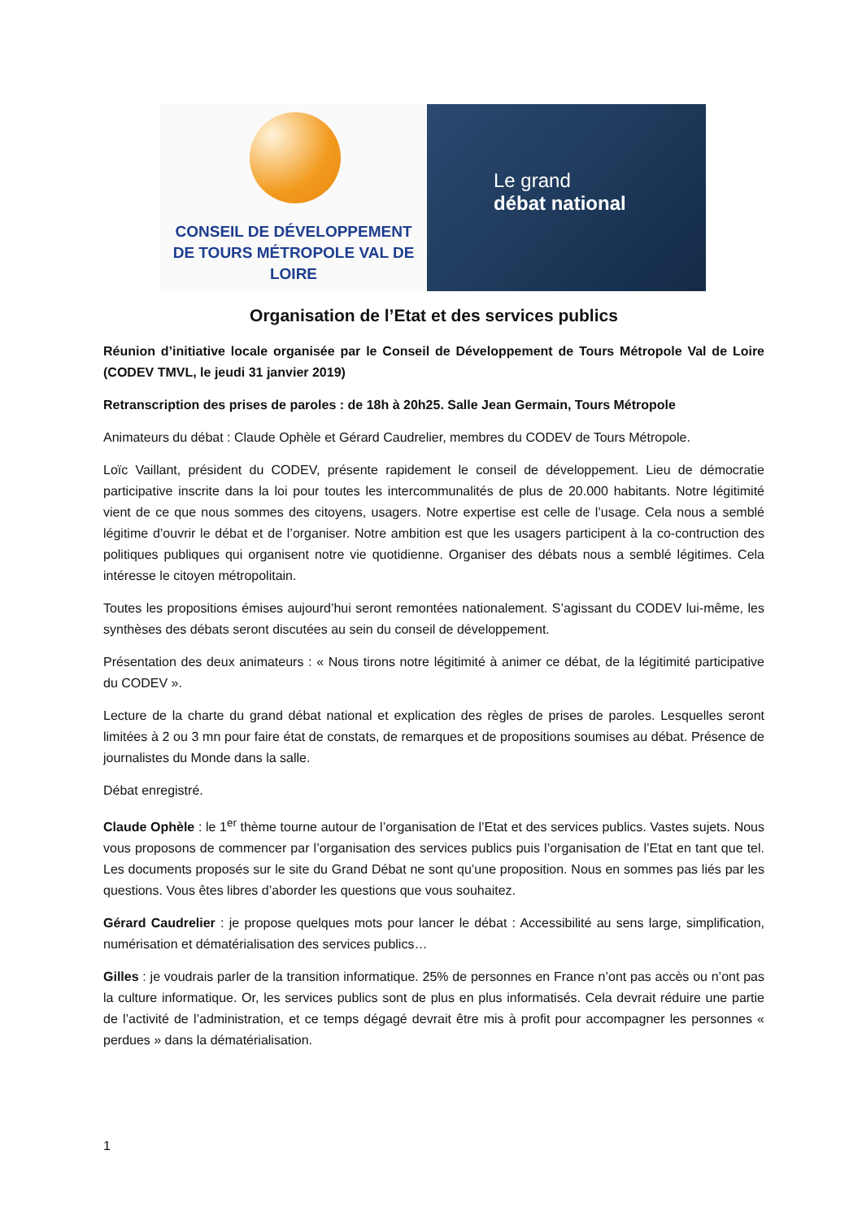CONSEIL DE DÉVELOPPEMENT
DE TOURS MÉTROPOLE VAL DE LOIRE
Le grand
débat national
Organisation de l’Etat et des services publics
Réunion d’initiative locale organisée par le Conseil de Développement de Tours Métropole Val de Loire (CODEV TMVL, le jeudi 31 janvier 2019)
Retranscription des prises de paroles : de 18h à 20h25. Salle Jean Germain, Tours Métropole
Animateurs du débat : Claude Ophèle et Gérard Caudrelier, membres du CODEV de Tours Métropole.
Loïc Vaillant, président du CODEV, présente rapidement le conseil de développement. Lieu de démocratie participative inscrite dans la loi pour toutes les intercommunalités de plus de 20.000 habitants. Notre légitimité vient de ce que nous sommes des citoyens, usagers. Notre expertise est celle de l’usage. Cela nous a semblé légitime d’ouvrir le débat et de l’organiser. Notre ambition est que les usagers participent à la co-contruction des politiques publiques qui organisent notre vie quotidienne. Organiser des débats nous a semblé légitimes. Cela intéresse le citoyen métropolitain.
Toutes les propositions émises aujourd’hui seront remontées nationalement. S’agissant du CODEV lui-même, les synthèses des débats seront discutées au sein du conseil de développement.
Présentation des deux animateurs : « Nous tirons notre légitimité à animer ce débat, de la légitimité participative du CODEV ».
Lecture de la charte du grand débat national et explication des règles de prises de paroles. Lesquelles seront limitées à 2 ou 3 mn pour faire état de constats, de remarques et de propositions soumises au débat. Présence de journalistes du Monde dans la salle.
Débat enregistré.
Claude Ophèle : le 1<sup>er</sup> thème tourne autour de l’organisation de l’Etat et des services publics. Vastes sujets. Nous vous proposons de commencer par l’organisation des services publics puis l’organisation de l’Etat en tant que tel. Les documents proposés sur le site du Grand Débat ne sont qu’une proposition. Nous en sommes pas liés par les questions. Vous êtes libres d’aborder les questions que vous souhaitez.
Gérard Caudrelier : je propose quelques mots pour lancer le débat : Accessibilité au sens large, simplification, numérisation et dématérialisation des services publics…
Gilles : je voudrais parler de la transition informatique. 25% de personnes en France n’ont pas accès ou n’ont pas la culture informatique. Or, les services publics sont de plus en plus informatisés. Cela devrait réduire une partie de l’activité de l’administration, et ce temps dégagé devrait être mis à profit pour accompagner les personnes « perdues » dans la dématérialisation.
1